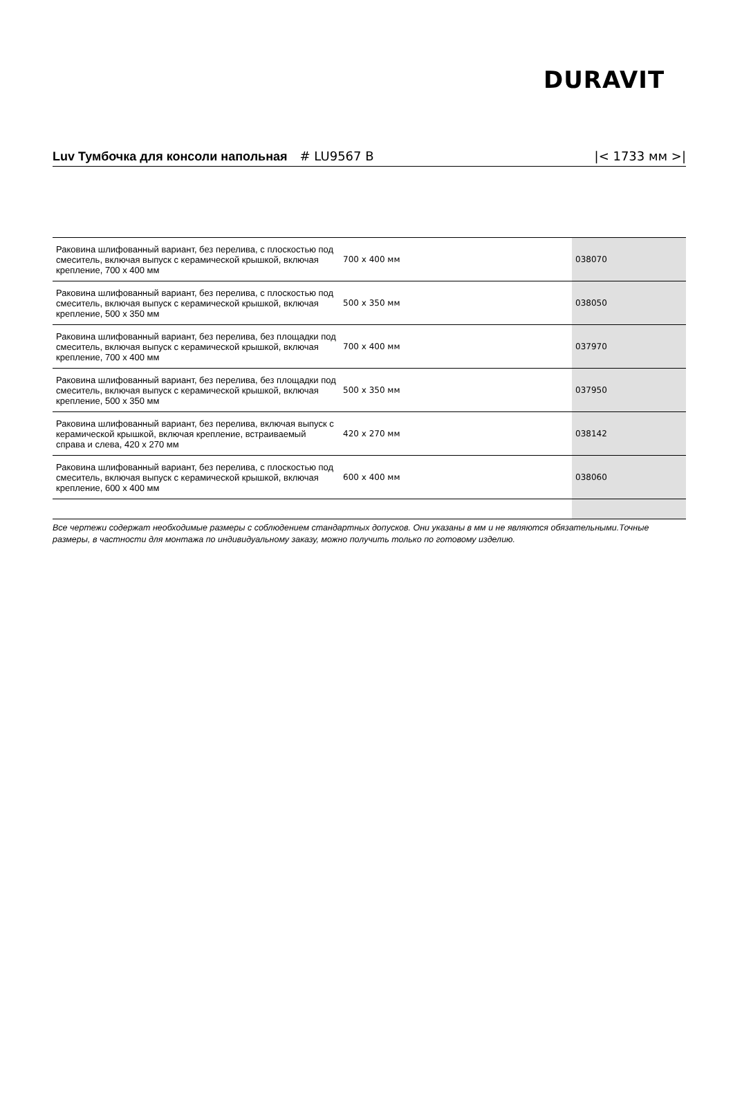DURAVIT
Luv Тумбочка для консоли напольная # LU9567 B
|< 1733 мм >|
| Раковина шлифованный вариант, без перелива, с плоскостью под смеситель, включая выпуск с керамической крышкой, включая крепление, 700 x 400 мм | 700 x 400 мм | 038070 |
| Раковина шлифованный вариант, без перелива, с плоскостью под смеситель, включая выпуск с керамической крышкой, включая крепление, 500 x 350 мм | 500 x 350 мм | 038050 |
| Раковина шлифованный вариант, без перелива, без площадки под смеситель, включая выпуск с керамической крышкой, включая крепление, 700 x 400 мм | 700 x 400 мм | 037970 |
| Раковина шлифованный вариант, без перелива, без площадки под смеситель, включая выпуск с керамической крышкой, включая крепление, 500 x 350 мм | 500 x 350 мм | 037950 |
| Раковина шлифованный вариант, без перелива, включая выпуск с керамической крышкой, включая крепление, встраиваемый справа и слева, 420 x 270 мм | 420 x 270 мм | 038142 |
| Раковина шлифованный вариант, без перелива, с плоскостью под смеситель, включая выпуск с керамической крышкой, включая крепление, 600 x 400 мм | 600 x 400 мм | 038060 |
Все чертежи содержат необходимые размеры с соблюдением стандартных допусков. Они указаны в мм и не являются обязательными.Точные размеры, в частности для монтажа по индивидуальному заказу, можно получить только по готовому изделию.